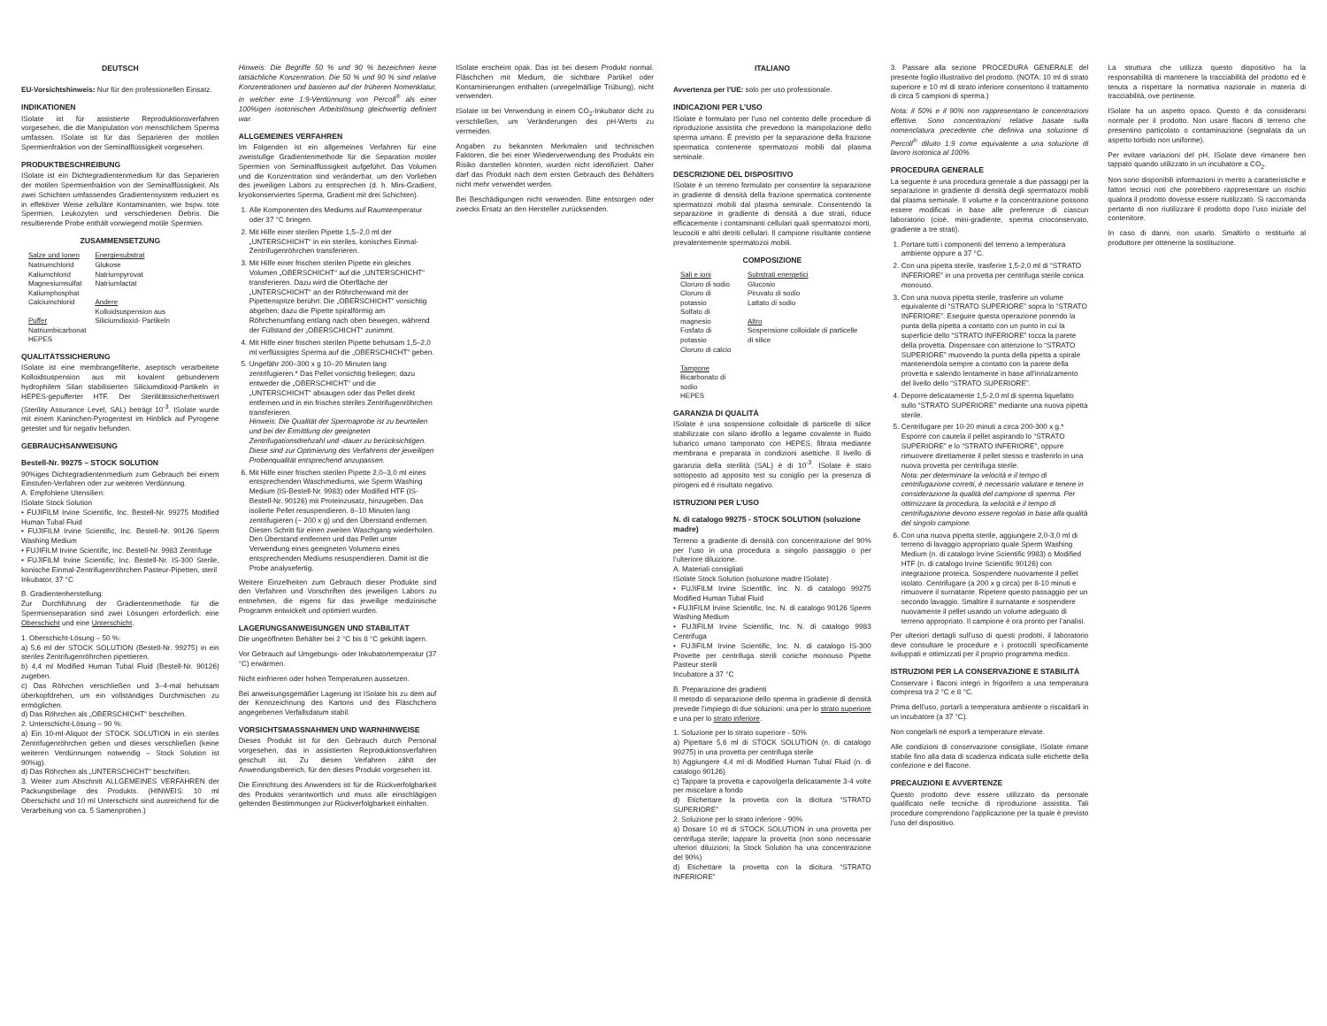DEUTSCH
EU-Vorsichtshinweis: Nur für den professionellen Einsatz.
INDIKATIONEN
ISolate ist für assistierte Reproduktionsverfahren vorgesehen, die die Manipulation von menschlichem Sperma umfassen. ISolate ist für das Separieren der motilen Spermienfraktion von der Seminalflüssigkeit vorgesehen.
PRODUKTBESCHREIBUNG
ISolate ist ein Dichtegradientenmedium für das Separieren der motilen Spermienfraktion von der Seminalflüssigkeit. Als zwei Schichten umfassendes Gradientensystem reduziert es in effektiver Weise zelluläre Kontaminanten, wie bspw. tote Spermien, Leukozyten und verschiedenen Debris. Die resultierende Probe enthält vorwiegend motile Spermien.
ZUSAMMENSETZUNG
| Salze und Ionen Natriumchlorid Kaliumchlorid Magnesiumsulfat Kaliumphosphat Calciumchlorid Puffer Natriumbicarbonat HEPES | Energiesubstrat Glukose Natriumpyrovat Natriumlactat Andere Kolloidsuspension aus Siliciumdioxid- Partikeln |
QUALITÄTSSICHERUNG
ISolate ist eine membrangefilterte, aseptisch verarbeitete Kolloidsuspension aus mit kovalent gebundenem hydrophilem Silan stabilisierten Siliciumdioxid-Partikeln in HEPES-gepufferter HTF. Der Sterilitätssicherheitswert (Sterility Assurance Level, SAL) beträgt 10<sup>-3</sup>. ISolate wurde mit einem Kaninchen-Pyrogentest im Hinblick auf Pyrogene getestet und für negativ befunden.
GEBRAUCHSANWEISUNG
Bestell-Nr. 99275 – STOCK SOLUTION
90%iges Dichtegradientenmedium zum Gebrauch bei einem Einstufen-Verfahren oder zur weiteren Verdünnung.
A. Empfohlene Utensilien:
ISolate Stock Solution
• FUJIFILM Irvine Scientific, Inc. Bestell-Nr. 99275 Modified Human Tubal Fluid
• FUJIFILM Irvine Scientific, Inc. Bestell-Nr. 90126 Sperm Washing Medium
• FUJIFILM Irvine Scientific, Inc. Bestell-Nr. 9983 Zentrifuge
• FUJIFILM Irvine Scientific, Inc. Bestell-Nr. IS-300 Sterile, konische Einmal-Zentrifugenröhrchen Pasteur-Pipetten, steril
Inkubator, 37 °C
B. Gradientenherstellung:
Zur Durchführung der Gradientenmethode für die Spermienseparation sind zwei Lösungen erforderlich: eine Oberschicht und eine Unterschicht.
1. Oberschicht-Lösung – 50 %:
a) 5,6 ml der STOCK SOLUTION (Bestell-Nr. 99275) in ein steriles Zentrifugenröhrchen pipettieren.
b) 4,4 ml Modified Human Tubal Fluid (Bestell-Nr. 90126) zugeben.
c) Das Röhrchen verschließen und 3–4-mal behutsam überkopfdrehen, um ein vollständiges Durchmischen zu ermöglichen.
d) Das Röhrchen als „OBERSCHICHT“ beschriften.
2. Unterschicht-Lösung – 90 %:
a) Ein 10-ml-Aliquot der STOCK SOLUTION in ein steriles Zentrifugenröhrchen geben und dieses verschließen (keine weiteren Verdünnungen notwendig – Stock Solution ist 90%ig).
d) Das Röhrchen als „UNTERSCHICHT“ beschriften.
3. Weiter zum Abschnitt ALLGEMEINES VERFAHREN der Packungsbeilage des Produkts. (HINWEIS: 10 ml Oberschicht und 10 ml Unterschicht sind ausreichend für die Verarbeitung von ca. 5 Samenproben.)
Hinweis: Die Begriffe 50 % und 90 % bezeichnen keine tatsächliche Konzentration. Die 50 % und 90 % sind relative Konzentrationen und basieren auf der früheren Nomenklatur, in welcher eine 1:9-Verdünnung von Percoll<sup>®</sup> als einer 100%igen isotonischen Arbeitslösung gleichwertig definiert war.
ALLGEMEINES VERFAHREN
Im Folgenden ist ein allgemeines Verfahren für eine zweistufige Gradientenmethode für die Separation motiler Spermien von Seminalflüssigkeit aufgeführt. Das Volumen und die Konzentration sind veränderbar, um den Vorlieben des jeweiligen Labors zu entsprechen (d. h. Mini-Gradient, kryokonserviertes Sperma, Gradient mit drei Schichten).
1. Alle Komponenten des Mediums auf Raumtemperatur oder 37 °C bringen.
2. Mit Hilfe einer sterilen Pipette 1,5–2,0 ml der „UNTERSCHICHT“ in ein steriles, konisches Einmal-Zentrifugenröhrchen transferieren.
3. Mit Hilfe einer frischen sterilen Pipette ein gleiches Volumen „OBERSCHICHT“ auf die „UNTERSCHICHT“ transferieren. Dazu wird die Oberfläche der „UNTERSCHICHT“ an der Röhrchenwand mit der Pipettenspitze berührt. Die „OBERSCHICHT“ vorsichtig abgeben; dazu die Pipette spiralförmig am Röhrchenumfang entlang nach oben bewegen, während der Füllstand der „OBERSCHICHT“ zunimmt.
4. Mit Hilfe einer frischen sterilen Pipette behutsam 1,5–2,0 ml verflüssigtes Sperma auf die „OBERSCHICHT“ geben.
5. Ungefähr 200–300 x g 10–20 Minuten lang zentrifugieren.* Das Pellet vorsichtig freilegen; dazu entweder die „OBERSCHICHT“ und die „UNTERSCHICHT“ absaugen oder das Pellet direkt entfernen und in ein frisches steriles Zentrifugenröhrchen transferieren.
Hinweis: Die Qualität der Spermaprobe ist zu beurteilen und bei der Ermittlung der geeigneten Zentrifugationsdrehzahl und -dauer zu berücksichtigen. Diese sind zur Optimierung des Verfahrens der jeweiligen Probenqualität entsprechend anzupassen.
6. Mit Hilfe einer frischen sterilen Pipette 2,0–3,0 ml eines entsprechenden Waschmediums, wie Sperm Washing Medium (IS-Bestell-Nr. 9983) oder Modified HTF (IS-Bestell-Nr. 90126) mit Proteinzusatz, hinzugeben. Das isolierte Pellet resuspendieren. 8–10 Minuten lang zentrifugieren (~ 200 x g) und den Überstand entfernen. Diesen Schritt für einen zweiten Waschgang wiederholen. Den Überstand entfernen und das Pellet unter Verwendung eines geeigneten Volumens eines entsprechenden Mediums resuspendieren. Damit ist die Probe analysefertig.
Weitere Einzelheiten zum Gebrauch dieser Produkte sind den Verfahren und Vorschriften des jeweiligen Labors zu entnehmen, die eigens für das jeweilige medizinische Programm entwickelt und optimiert wurden.
LAGERUNGSANWEISUNGEN UND STABILITÄT
Die ungeöffneten Behälter bei 2 °C bis 8 °C gekühlt lagern.
Vor Gebrauch auf Umgebungs- oder Inkubatortemperatur (37 °C) erwärmen.
Nicht einfrieren oder hohen Temperaturen aussetzen.
Bei anweisungsgemäßer Lagerung ist ISolate bis zu dem auf der Kennzeichnung des Kartons und des Fläschchens angegebenen Verfallsdatum stabil.
VORSICHTSMASSNAHMEN UND WARNHINWEISE
Dieses Produkt ist für den Gebrauch durch Personal vorgesehen, das in assistierten Reproduktionsverfahren geschult ist. Zu diesen Verfahren zählt der Anwendungsbereich, für den dieses Produkt vorgesehen ist.
Die Einrichtung des Anwenders ist für die Rückverfolgbarkeit des Produkts verantwortlich und muss alle einschlägigen geltenden Bestimmungen zur Rückverfolgbarkeit einhalten.
ISolate erscheint opak. Das ist bei diesem Produkt normal. Fläschchen mit Medium, die sichtbare Partikel oder Kontaminierungen enthalten (unregelmäßige Trübung), nicht verwenden.
ISolate ist bei Verwendung in einem CO<sub>2</sub>-Inkubator dicht zu verschließen, um Veränderungen des pH-Werts zu vermeiden.
Angaben zu bekannten Merkmalen und technischen Faktoren, die bei einer Wiederverwendung des Produkts ein Risiko darstellen könnten, wurden nicht identifiziert. Daher darf das Produkt nach dem ersten Gebrauch des Behälters nicht mehr verwendet werden.
Bei Beschädigungen nicht verwenden. Bitte entsorgen oder zwecks Ersatz an den Hersteller zurücksenden.
ITALIANO
Avvertenza per l’UE: solo per uso professionale.
INDICAZIONI PER L’USO
ISolate è formulato per l’uso nel contesto delle procedure di riproduzione assistita che prevedono la manipolazione dello sperma umano. È previsto per la separazione della frazione spermatica contenente spermatozoi mobili dal plasma seminale.
DESCRIZIONE DEL DISPOSITIVO
ISolate è un terreno formulato per consentire la separazione in gradiente di densità della frazione spermatica contenente spermatozoi mobili dal plasma seminale. Consentendo la separazione in gradiente di densità a due strati, riduce efficacemente i contaminanti cellulari quali spermatozoi morti, leucociti e altri detriti cellulari. Il campione risultante contiene prevalentemente spermatozoi mobili.
COMPOSIZIONE
| Sali e ioni Cloruro di sodio Cloruro di potassio Solfato di magnesio Fosfato di potassio Cloruro di calcio Tampone Bicarbonato di sodio HEPES | Substrati energetici Glucosio Piruvato di sodio Lattato di sodio Altro Sospensione colloidale di particelle di silice |
GARANZIA DI QUALITÀ
ISolate è una sospensione colloidale di particelle di silice stabilizzate con silano idrofilo a legame covalente in fluido tubarico umano tamponato con HEPES, filtrata mediante membrana e preparata in condizioni asettiche. Il livello di garanzia della sterilità (SAL) è di 10<sup>-3</sup>. ISolate è stato sottoposto ad apposito test su coniglio per la presenza di pirogeni ed è risultato negativo.
ISTRUZIONI PER L’USO
N. di catalogo 99275 - STOCK SOLUTION (soluzione madre)
Terreno a gradiente di densità con concentrazione del 90% per l’uso in una procedura a singolo passaggio o per l’ulteriore diluizione.
A. Materiali consigliati
ISolate Stock Solution (soluzione madre ISolate)
• FUJIFILM Irvine Scientific, Inc. N. di catalogo 99275 Modified Human Tubal Fluid
• FUJIFILM Irvine Scientific, Inc. N. di catalogo 90126 Sperm Washing Medium
• FUJIFILM Irvine Scientific, Inc. N. di catalogo 9983 Centrifuga
• FUJIFILM Irvine Scientific, Inc. N. di catalogo IS-300 Provette per centrifuga sterili coniche monouso Pipette Pasteur sterili
Incubatore a 37 °C
B. Preparazione dei gradienti
Il metodo di separazione dello sperma in gradiente di densità prevede l’impiego di due soluzioni: una per lo strato superiore e una per lo strato inferiore.
1. Soluzione per lo strato superiore - 50%
a) Pipettare 5,6 ml di STOCK SOLUTION (n. di catalogo 99275) in una provetta per centrifuga sterile
b) Aggiungere 4,4 ml di Modified Human Tubal Fluid (n. di catalogo 90126)
c) Tappare la provetta e capovolgerla delicatamente 3-4 volte per miscelare a fondo
d) Etichettare la provetta con la dicitura “STRATO SUPERIORE”
2. Soluzione per lo strato inferiore - 90%
a) Dosare 10 ml di STOCK SOLUTION in una provetta per centrifuga sterile; tappare la provetta (non sono necessarie ulteriori diluizioni; la Stock Solution ha una concentrazione del 90%)
d) Etichettare la provetta con la dicitura “STRATO INFERIORE”
3. Passare alla sezione PROCEDURA GENERALE del presente foglio illustrativo del prodotto. (NOTA: 10 ml di strato superiore e 10 ml di strato inferiore consentono il trattamento di circa 5 campioni di sperma.)
Nota: il 50% e il 90% non rappresentano le concentrazioni effettive. Sono concentrazioni relative basate sulla nomenclatura precedente che definiva una soluzione di Percoll<sup>®</sup> diluito 1:9 come equivalente a una soluzione di lavoro isotonica al 100%.
PROCEDURA GENERALE
La seguente è una procedura generale a due passaggi per la separazione in gradiente di densità degli spermatozoi mobili dal plasma seminale. Il volume e la concentrazione possono essere modificati in base alle preferenze di ciascun laboratorio (cioè, mini-gradiente, sperma crioconservato, gradiente a tre strati).
1. Portare tutti i componenti del terreno a temperatura ambiente oppure a 37 °C.
2. Con una pipetta sterile, trasferire 1,5-2,0 ml di “STRATO INFERIORE” in una provetta per centrifuga sterile conica monouso.
3. Con una nuova pipetta sterile, trasferire un volume equivalente di “STRATO SUPERIORE” sopra lo “STRATO INFERIORE”. Eseguire questa operazione ponendo la punta della pipetta a contatto con un punto in cui la superficie dello “STRATO INFERIORE” tocca la parete della provetta. Dispensare con attenzione lo “STRATO SUPERIORE” muovendo la punta della pipetta a spirale mantenendola sempre a contatto con la parete della provetta e salendo lentamente in base all’innalzamento del livello dello “STRATO SUPERIORE”.
4. Deporre delicatamente 1,5-2,0 ml di sperma liquefatto sullo “STRATO SUPERIORE” mediante una nuova pipetta sterile.
5. Centrifugare per 10-20 minuti a circa 200-300 x g.* Esporre con cautela il pellet aspirando lo “STRATO SUPERIORE” e lo “STRATO INFERIORE”, oppure rimuovere direttamente il pellet stesso e trasferirlo in una nuova provetta per centrifuga sterile.
Nota: per determinare la velocità e il tempo di centrifugazione corretti, è necessario valutare e tenere in considerazione la qualità del campione di sperma. Per ottimizzare la procedura, la velocità e il tempo di centrifugazione devono essere regolati in base alla qualità del singolo campione.
6. Con una nuova pipetta sterile, aggiungere 2,0-3,0 ml di terreno di lavaggio appropriato quale Sperm Washing Medium (n. di catalogo Irvine Scientific 9983) o Modified HTF (n. di catalogo Irvine Scientific 90126) con integrazione proteica. Sospendere nuovamente il pellet isolato. Centrifugare (a 200 x g circa) per 8-10 minuti e rimuovere il surnatante. Ripetere questo passaggio per un secondo lavaggio. Smaltire il surnatante e sospendere nuovamente il pellet usando un volume adeguato di terreno appropriato. Il campione è ora pronto per l’analisi.
Per ulteriori dettagli sull’uso di questi prodotti, il laboratorio deve consultare le procedure e i protocolli specificamente sviluppati e ottimizzati per il proprio programma medico.
ISTRUZIONI PER LA CONSERVAZIONE E STABILITÀ
Conservare i flaconi integri in frigorifero a una temperatura compresa tra 2 °C e 8 °C.
Prima dell’uso, portarli a temperatura ambiente o riscaldarli in un incubatore (a 37 °C).
Non congelarli né esporli a temperature elevate.
Alle condizioni di conservazione consigliate, ISolate rimane stabile fino alla data di scadenza indicata sulle etichette della confezione e del flacone.
PRECAUZIONI E AVVERTENZE
Questo prodotto deve essere utilizzato da personale qualificato nelle tecniche di riproduzione assistita. Tali procedure comprendono l’applicazione per la quale è previsto l’uso del dispositivo.
La struttura che utilizza questo dispositivo ha la responsabilità di mantenere la tracciabilità del prodotto ed è tenuta a rispettare la normativa nazionale in materia di tracciabilità, ove pertinente.
ISolate ha un aspetto opaco. Questo è da considerarsi normale per il prodotto. Non usare flaconi di terreno che presentino particolato o contaminazione (segnalata da un aspetto torbido non uniforme).
Per evitare variazioni del pH, ISolate deve rimanere ben tappato quando utilizzato in un incubatore a CO<sub>2</sub>.
Non sono disponibili informazioni in merito a caratteristiche e fattori tecnici noti che potrebbero rappresentare un rischio qualora il prodotto dovesse essere riutilizzato. Si raccomanda pertanto di non riutilizzare il prodotto dopo l’uso iniziale del contenitore.
In caso di danni, non usarlo. Smaltirlo o restituirlo al produttore per ottenerne la sostituzione.